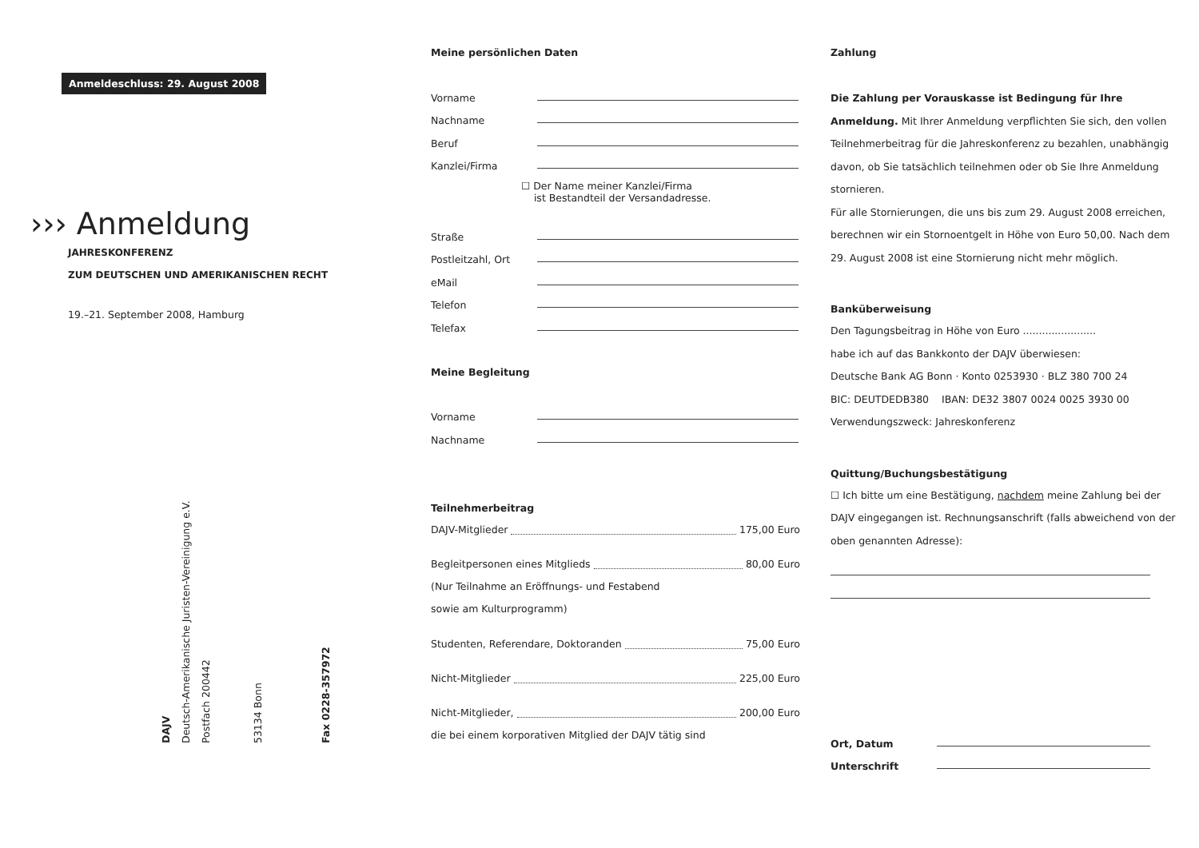Anmeldeschluss: 29. August 2008
››› Anmeldung
JAHRESKONFERENZ
ZUM DEUTSCHEN UND AMERIKANISCHEN RECHT
19.–21. September 2008, Hamburg
DAJV
Deutsch-Amerikanische Juristen-Vereinigung e.V.
Postfach 200442
53134 Bonn
Fax 0228-357972
Meine persönlichen Daten
Vorname
Nachname
Beruf
Kanzlei/Firma
☐ Der Name meiner Kanzlei/Firma
ist Bestandteil der Versandadresse.
Straße
Postleitzahl, Ort
eMail
Telefon
Telefax
Meine Begleitung
Vorname
Nachname
Teilnehmerbeitrag
DAJV-Mitglieder 175,00 Euro
Begleitpersonen eines Mitglieds 80,00 Euro
(Nur Teilnahme an Eröffnungs- und Festabend
sowie am Kulturprogramm)
Studenten, Referendare, Doktoranden 75,00 Euro
Nicht-Mitglieder 225,00 Euro
Nicht-Mitglieder, 200,00 Euro
die bei einem korporativen Mitglied der DAJV tätig sind
Zahlung
Die Zahlung per Vorauskasse ist Bedingung für Ihre Anmeldung. Mit Ihrer Anmeldung verpflichten Sie sich, den vollen Teilnehmerbeitrag für die Jahreskonferenz zu bezahlen, unabhängig davon, ob Sie tatsächlich teilnehmen oder ob Sie Ihre Anmeldung stornieren.
Für alle Stornierungen, die uns bis zum 29. August 2008 erreichen, berechnen wir ein Stornoentgelt in Höhe von Euro 50,00. Nach dem 29. August 2008 ist eine Stornierung nicht mehr möglich.
Banküberweisung
Den Tagungsbeitrag in Höhe von Euro .......................
habe ich auf das Bankkonto der DAJV überwiesen:
Deutsche Bank AG Bonn · Konto 0253930 · BLZ 380 700 24
BIC: DEUTDEDB380 IBAN: DE32 3807 0024 0025 3930 00
Verwendungszweck: Jahreskonferenz
Quittung/Buchungsbestätigung
☐ Ich bitte um eine Bestätigung, nachdem meine Zahlung bei der DAJV eingegangen ist. Rechnungsanschrift (falls abweichend von der oben genannten Adresse):
Ort, Datum
Unterschrift